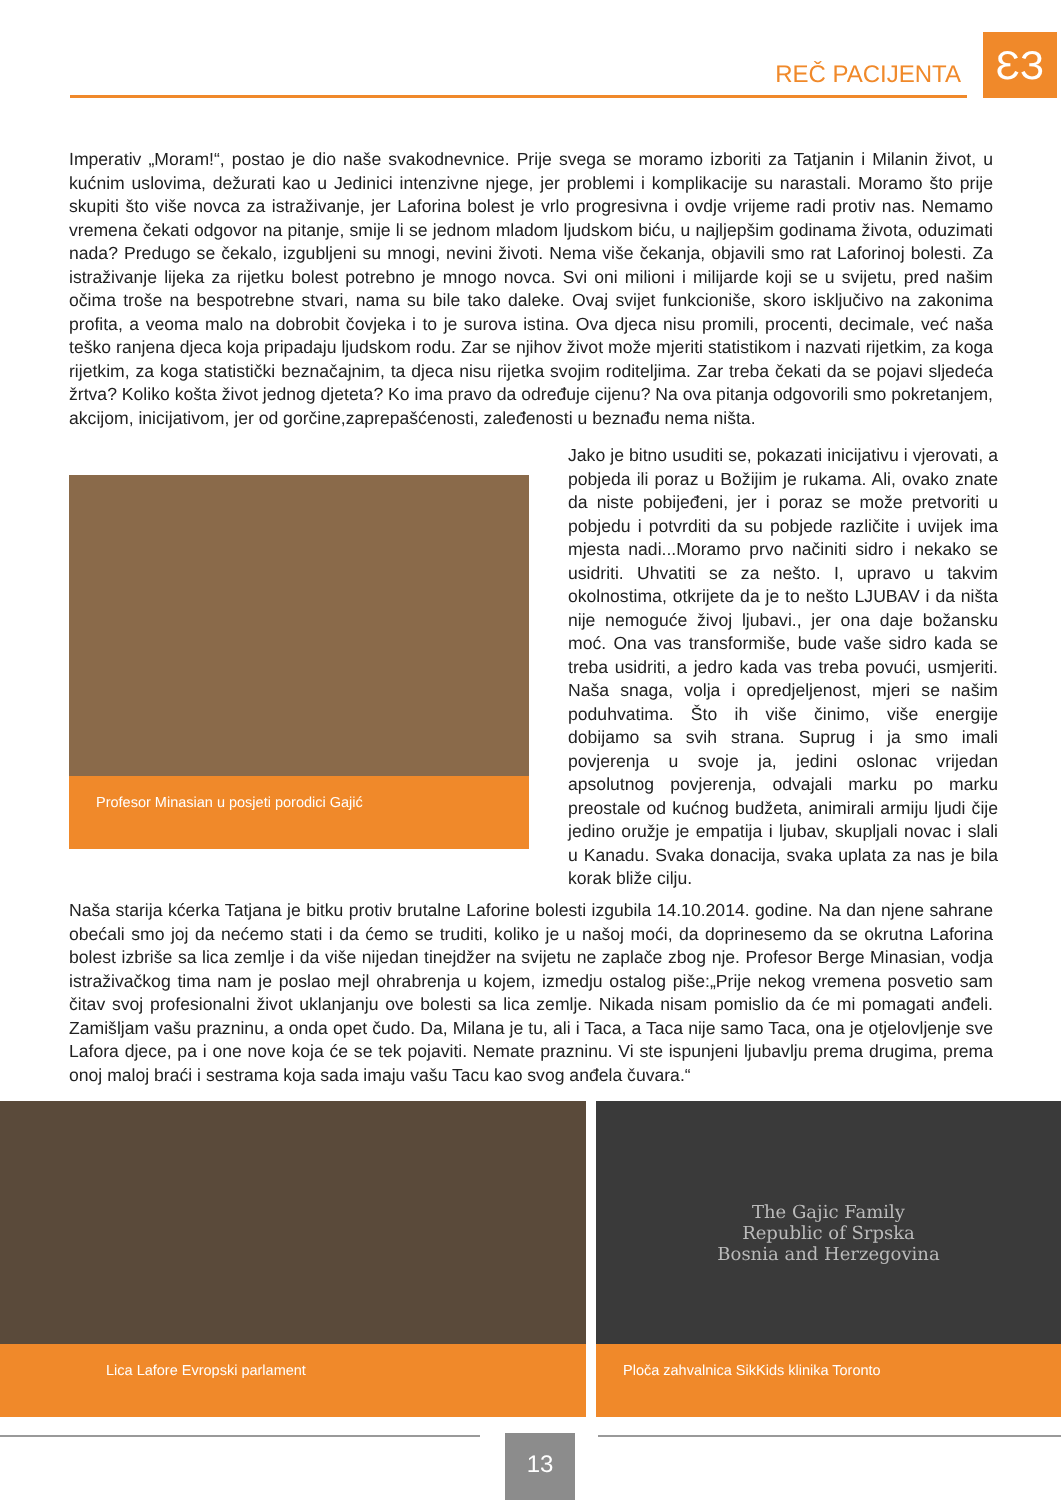REČ PACIJENTA ƐЗ
Imperativ „Moram!“, postao je dio naše svakodnevnice. Prije svega se moramo izboriti za Tatjanin i Milanin život, u kućnim uslovima, dežurati kao u Jedinici intenzivne njege, jer problemi i komplikacije su narastali. Moramo što prije skupiti što više novca za istraživanje, jer Laforina bolest je vrlo progresivna i ovdje vrijeme radi protiv nas. Nemamo vremena čekati odgovor na pitanje, smije li se jednom mladom ljudskom biću, u najljepšim godinama života, oduzimati nada? Predugo se čekalo, izgubljeni su mnogi, nevini životi. Nema više čekanja, objavili smo rat Laforinoj bolesti. Za istraživanje lijeka za rijetku bolest potrebno je mnogo novca. Svi oni milioni i milijarde koji se u svijetu, pred našim očima troše na bespotrebne stvari, nama su bile tako daleke. Ovaj svijet funkcioniše, skoro isključivo na zakonima profita, a veoma malo na dobrobit čovjeka i to je surova istina. Ova djeca nisu promili, procenti, decimale, već naša teško ranjena djeca koja pripadaju ljudskom rodu. Zar se njihov život može mjeriti statistikom i nazvati rijetkim, za koga rijetkim, za koga statistički beznačajnim, ta djeca nisu rijetka svojim roditeljima. Zar treba čekati da se pojavi sljedeća žrtva? Koliko košta život jednog djeteta? Ko ima pravo da određuje cijenu? Na ova pitanja odgovorili smo pokretanjem, akcijom, inicijativom, jer od gorčine,zaprepašćenosti, zaleđenosti u beznađu nema ništa.
Profesor Minasian u posjeti porodici Gajić
Jako je bitno usuditi se, pokazati inicijativu i vjerovati, a pobjeda ili poraz u Božijim je rukama. Ali, ovako znate da niste pobijeđeni, jer i poraz se može pretvoriti u pobjedu i potvrditi da su pobjede različite i uvijek ima mjesta nadi...Moramo prvo načiniti sidro i nekako se usidriti. Uhvatiti se za nešto. I, upravo u takvim okolnostima, otkrijete da je to nešto LJUBAV i da ništa nije nemoguće živoj ljubavi., jer ona daje božansku moć. Ona vas transformiše, bude vaše sidro kada se treba usidriti, a jedro kada vas treba povući, usmjeriti. Naša snaga, volja i opredjeljenost, mjeri se našim poduhvatima. Što ih više činimo, više energije dobijamo sa svih strana. Suprug i ja smo imali povjerenja u svoje ja, jedini oslonac vrijedan apsolutnog povjerenja, odvajali marku po marku preostale od kućnog budžeta, animirali armiju ljudi čije jedino oružje je empatija i ljubav, skupljali novac i slali u Kanadu. Svaka donacija, svaka uplata za nas je bila korak bliže cilju.
Naša starija kćerka Tatjana je bitku protiv brutalne Laforine bolesti izgubila 14.10.2014. godine. Na dan njene sahrane obećali smo joj da nećemo stati i da ćemo se truditi, koliko je u našoj moći, da doprinesemo da se okrutna Laforina bolest izbriše sa lica zemlje i da više nijedan tinejdžer na svijetu ne zaplače zbog nje. Profesor Berge Minasian, vodja istraživačkog tima nam je poslao mejl ohrabrenja u kojem, izmedju ostalog piše:„Prije nekog vremena posvetio sam čitav svoj profesionalni život uklanjanju ove bolesti sa lica zemlje. Nikada nisam pomislio da će mi pomagati anđeli. Zamišljam vašu prazninu, a onda opet čudo. Da, Milana je tu, ali i Taca, a Taca nije samo Taca, ona je otjelovljenje sve Lafora djece, pa i one nove koja će se tek pojaviti. Nemate prazninu. Vi ste ispunjeni ljubavlju prema drugima, prema onoj maloj braći i sestrama koja sada imaju vašu Tacu kao svog anđela čuvara.“
Lica Lafore Evropski parlament
The Gajic Family
Republic of Srpska
Bosnia and Herzegovina
Ploča zahvalnica SikKids klinika Toronto
13